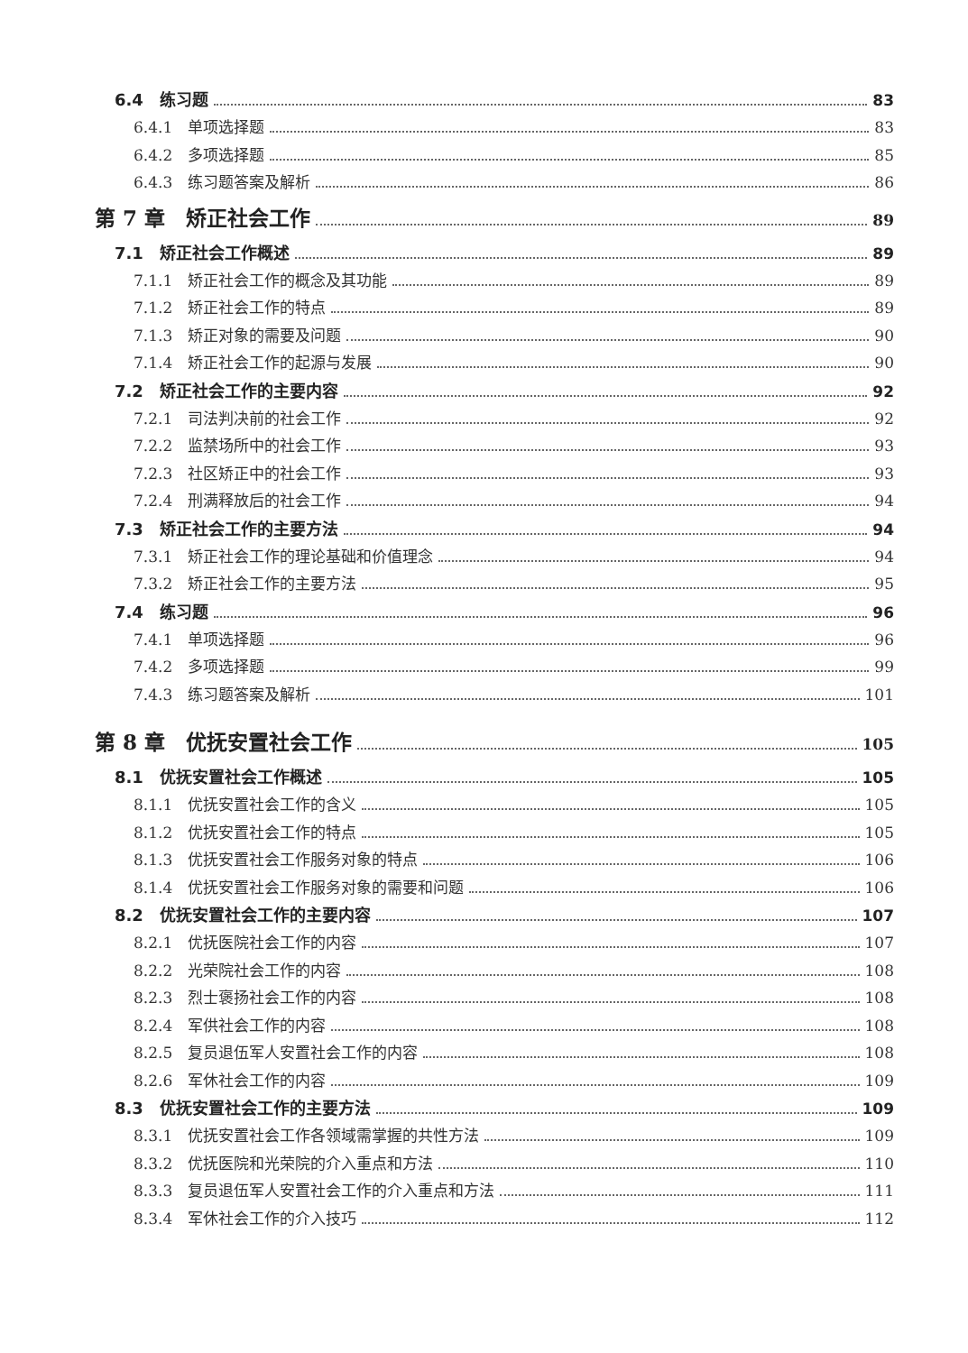6.4　练习题 83
6.4.1　单项选择题 83
6.4.2　多项选择题 85
6.4.3　练习题答案及解析 86
第 7 章　矫正社会工作 89
7.1　矫正社会工作概述 89
7.1.1　矫正社会工作的概念及其功能 89
7.1.2　矫正社会工作的特点 89
7.1.3　矫正对象的需要及问题 90
7.1.4　矫正社会工作的起源与发展 90
7.2　矫正社会工作的主要内容 92
7.2.1　司法判决前的社会工作 92
7.2.2　监禁场所中的社会工作 93
7.2.3　社区矫正中的社会工作 93
7.2.4　刑满释放后的社会工作 94
7.3　矫正社会工作的主要方法 94
7.3.1　矫正社会工作的理论基础和价值理念 94
7.3.2　矫正社会工作的主要方法 95
7.4　练习题 96
7.4.1　单项选择题 96
7.4.2　多项选择题 99
7.4.3　练习题答案及解析 101
第 8 章　优抚安置社会工作 105
8.1　优抚安置社会工作概述 105
8.1.1　优抚安置社会工作的含义 105
8.1.2　优抚安置社会工作的特点 105
8.1.3　优抚安置社会工作服务对象的特点 106
8.1.4　优抚安置社会工作服务对象的需要和问题 106
8.2　优抚安置社会工作的主要内容 107
8.2.1　优抚医院社会工作的内容 107
8.2.2　光荣院社会工作的内容 108
8.2.3　烈士褒扬社会工作的内容 108
8.2.4　军供社会工作的内容 108
8.2.5　复员退伍军人安置社会工作的内容 108
8.2.6　军休社会工作的内容 109
8.3　优抚安置社会工作的主要方法 109
8.3.1　优抚安置社会工作各领域需掌握的共性方法 109
8.3.2　优抚医院和光荣院的介入重点和方法 110
8.3.3　复员退伍军人安置社会工作的介入重点和方法 111
8.3.4　军休社会工作的介入技巧 112